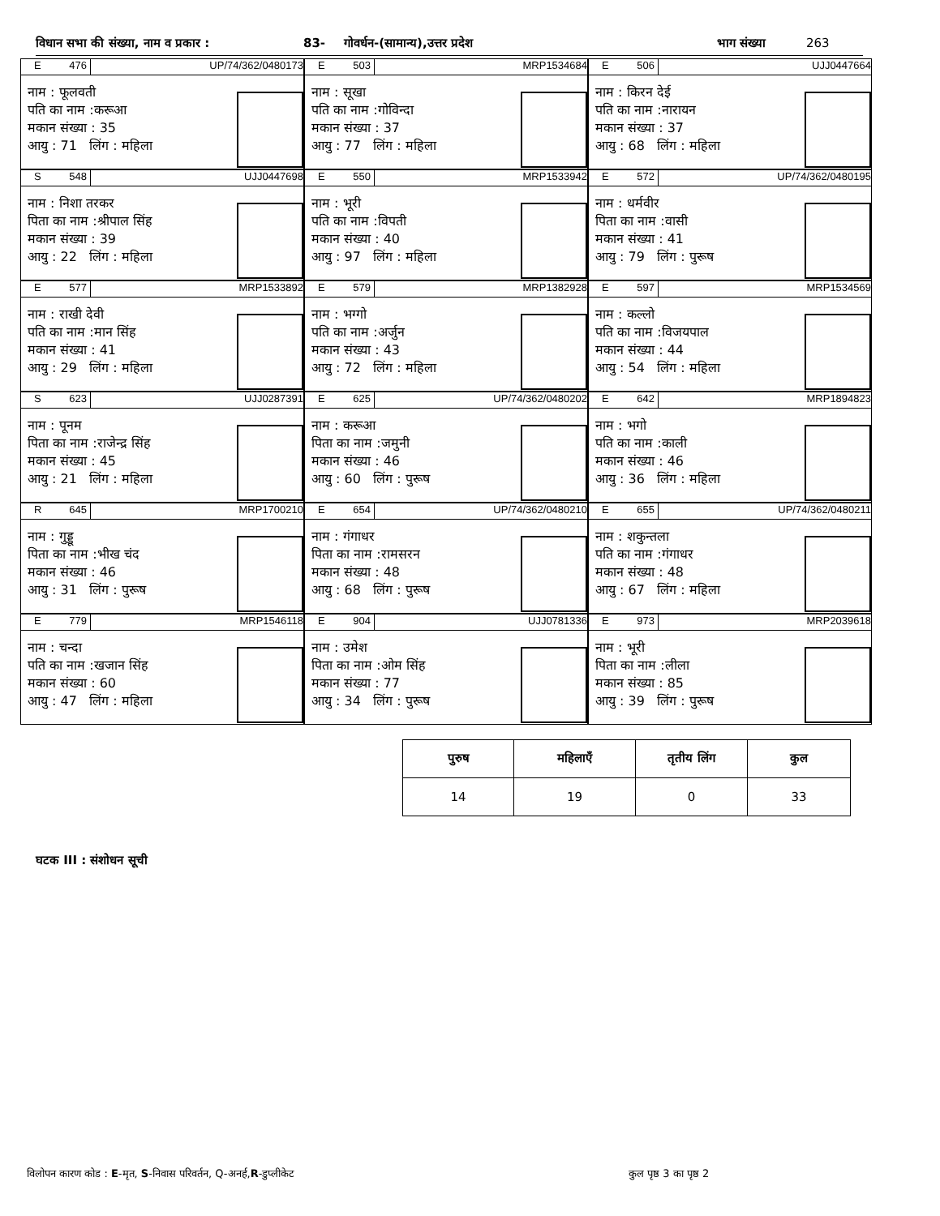विधान सभा की संख्या, नाम व प्रकार : 83- गोवर्धन-(सामान्य),उत्तर प्रदेश भाग संख्या 263
E 476 UP/74/362/0480173
नाम : फूलवती
पति का नाम :करूआ
मकान संख्या : 35
आयु : 71 लिंग : महिला
E 503 MRP1534684
नाम : सूखा
पति का नाम :गोविन्दा
मकान संख्या : 37
आयु : 77 लिंग : महिला
E 506 UJJ0447664
नाम : किरन देई
पति का नाम :नारायन
मकान संख्या : 37
आयु : 68 लिंग : महिला
S 548 UJJ0447698
नाम : निशा तरकर
पिता का नाम :श्रीपाल सिंह
मकान संख्या : 39
आयु : 22 लिंग : महिला
E 550 MRP1533942
नाम : भूरी
पति का नाम :विपती
मकान संख्या : 40
आयु : 97 लिंग : महिला
E 572 UP/74/362/0480195
नाम : धर्मवीर
पिता का नाम :वासी
मकान संख्या : 41
आयु : 79 लिंग : पुरूष
E 577 MRP1533892
नाम : राखी देवी
पति का नाम :मान सिंह
मकान संख्या : 41
आयु : 29 लिंग : महिला
E 579 MRP1382928
नाम : भग्गो
पति का नाम :अर्जुन
मकान संख्या : 43
आयु : 72 लिंग : महिला
E 597 MRP1534569
नाम : कल्लो
पति का नाम :विजयपाल
मकान संख्या : 44
आयु : 54 लिंग : महिला
S 623 UJJ0287391
नाम : पूनम
पिता का नाम :राजेन्द्र सिंह
मकान संख्या : 45
आयु : 21 लिंग : महिला
E 625 UP/74/362/0480202
नाम : करूआ
पिता का नाम :जमुनी
मकान संख्या : 46
आयु : 60 लिंग : पुरूष
E 642 MRP1894823
नाम : भगो
पति का नाम :काली
मकान संख्या : 46
आयु : 36 लिंग : महिला
R 645 MRP1700210
नाम : गुड्डू
पिता का नाम :भीख चंद
मकान संख्या : 46
आयु : 31 लिंग : पुरूष
E 654 UP/74/362/0480210
नाम : गंगाधर
पिता का नाम :रामसरन
मकान संख्या : 48
आयु : 68 लिंग : पुरूष
E 655 UP/74/362/0480211
नाम : शकुन्तला
पति का नाम :गंगाधर
मकान संख्या : 48
आयु : 67 लिंग : महिला
E 779 MRP1546118
नाम : चन्दा
पति का नाम :खजान सिंह
मकान संख्या : 60
आयु : 47 लिंग : महिला
E 904 UJJ0781336
नाम : उमेश
पिता का नाम :ओम सिंह
मकान संख्या : 77
आयु : 34 लिंग : पुरूष
E 973 MRP2039618
नाम : भूरी
पिता का नाम :लीला
मकान संख्या : 85
आयु : 39 लिंग : पुरूष
| पुरुष | महिलाएँ | तृतीय लिंग | कुल |
| --- | --- | --- | --- |
| 14 | 19 | 0 | 33 |
घटक III : संशोधन सूची
विलोपन कारण कोड : E-मृत, S-निवास परिवर्तन, Q-अनर्ह,R-डुप्लीकेट
कुल पृष्ठ 3 का पृष्ठ 2